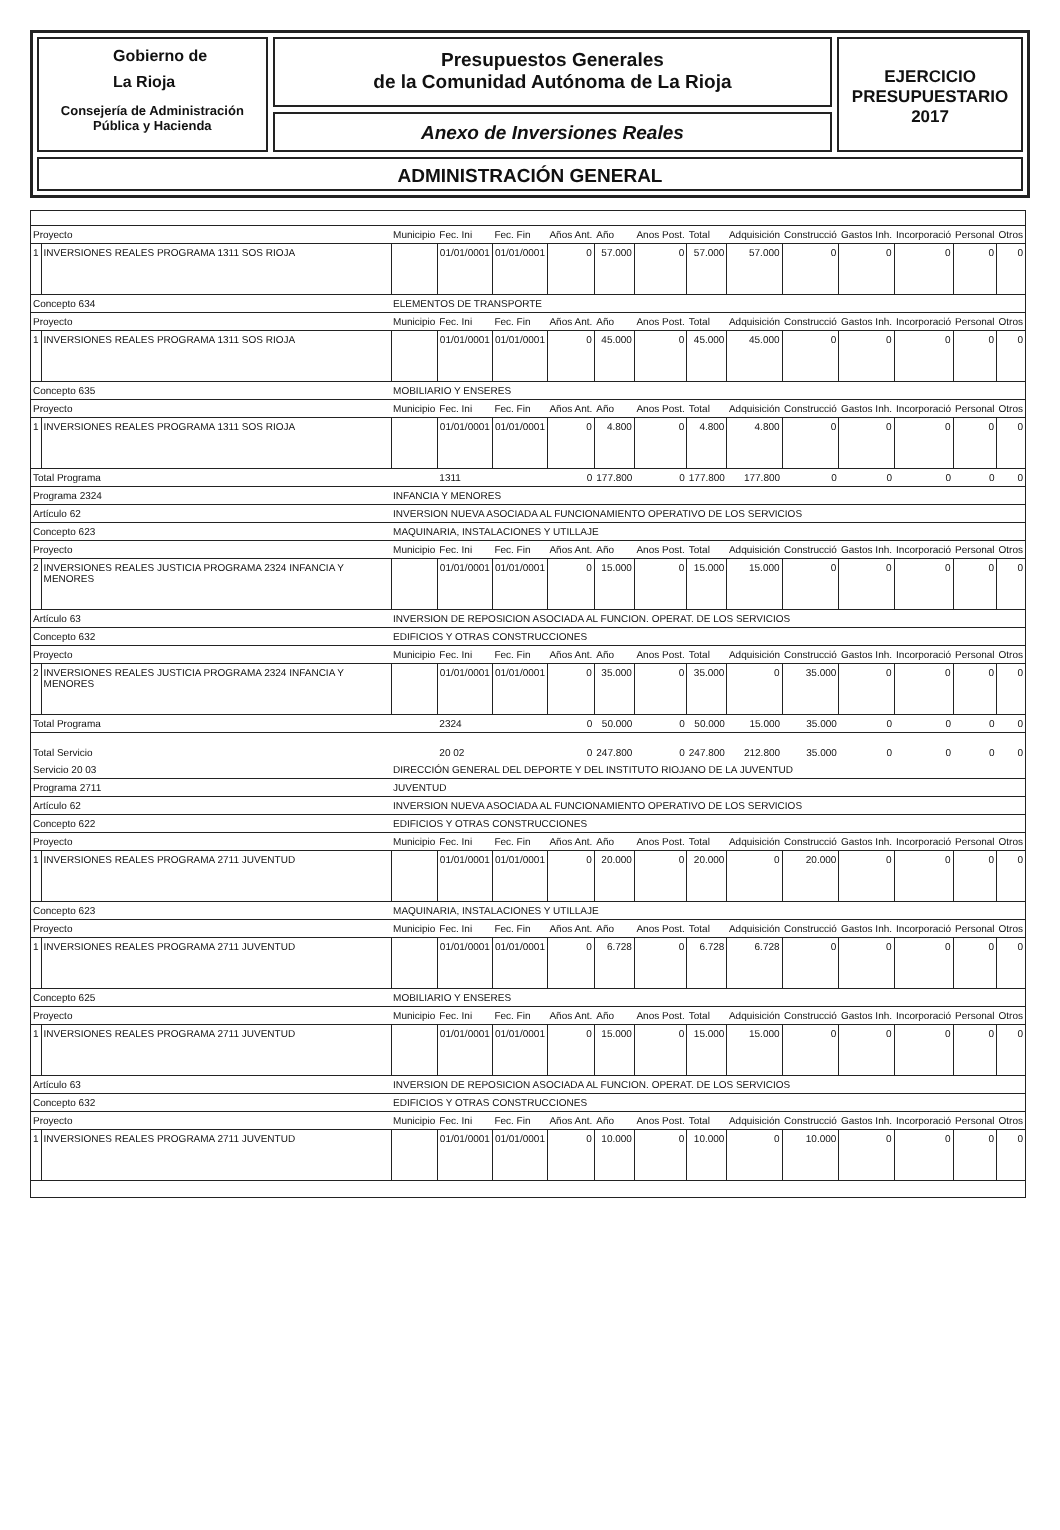Gobierno de
La Rioja
Consejería de Administración
Pública y Hacienda
Presupuestos Generales
de la Comunidad Autónoma de La Rioja
Anexo de Inversiones Reales
EJERCICIO
PRESUPUESTARIO
2017
ADMINISTRACIÓN GENERAL
| Proyecto | | Municipio | Fec. Ini | Fec. Fin | Años Ant. | Año | Anos Post. | Total | Adquisición | Construcció | Gastos Inh. | Incorporació | Personal | Otros |
| 1 | INVERSIONES REALES PROGRAMA 1311 SOS RIOJA | | 01/01/0001 | 01/01/0001 | 0 | 57.000 | 0 | 57.000 | 57.000 | 0 | 0 | 0 | 0 | 0 |
| Concepto 634 | | ELEMENTOS DE TRANSPORTE | | | | | | | | | | | | |
| Proyecto | | Municipio | Fec. Ini | Fec. Fin | Años Ant. | Año | Anos Post. | Total | Adquisición | Construcció | Gastos Inh. | Incorporació | Personal | Otros |
| 1 | INVERSIONES REALES PROGRAMA 1311 SOS RIOJA | | 01/01/0001 | 01/01/0001 | 0 | 45.000 | 0 | 45.000 | 45.000 | 0 | 0 | 0 | 0 | 0 |
| Concepto 635 | | MOBILIARIO Y ENSERES | | | | | | | | | | | | |
| Proyecto | | Municipio | Fec. Ini | Fec. Fin | Años Ant. | Año | Anos Post. | Total | Adquisición | Construcció | Gastos Inh. | Incorporació | Personal | Otros |
| 1 | INVERSIONES REALES PROGRAMA 1311 SOS RIOJA | | 01/01/0001 | 01/01/0001 | 0 | 4.800 | 0 | 4.800 | 4.800 | 0 | 0 | 0 | 0 | 0 |
| Total Programa | | | 1311 | | 0 | 177.800 | 0 | 177.800 | 177.800 | 0 | 0 | 0 | 0 | 0 |
| Programa 2324 | | INFANCIA Y MENORES | | | | | | | | | | | | |
| Artículo 62 | | INVERSION NUEVA ASOCIADA AL FUNCIONAMIENTO OPERATIVO DE LOS SERVICIOS | | | | | | | | | | | | |
| Concepto 623 | | MAQUINARIA, INSTALACIONES Y UTILLAJE | | | | | | | | | | | | |
| Proyecto | | Municipio | Fec. Ini | Fec. Fin | Años Ant. | Año | Anos Post. | Total | Adquisición | Construcció | Gastos Inh. | Incorporació | Personal | Otros |
| 2 | INVERSIONES REALES JUSTICIA PROGRAMA 2324 INFANCIA Y MENORES | | 01/01/0001 | 01/01/0001 | 0 | 15.000 | 0 | 15.000 | 15.000 | 0 | 0 | 0 | 0 | 0 |
| Artículo 63 | | INVERSION DE REPOSICION ASOCIADA AL FUNCION. OPERAT. DE LOS SERVICIOS | | | | | | | | | | | | |
| Concepto 632 | | EDIFICIOS Y OTRAS CONSTRUCCIONES | | | | | | | | | | | | |
| Proyecto | | Municipio | Fec. Ini | Fec. Fin | Años Ant. | Año | Anos Post. | Total | Adquisición | Construcció | Gastos Inh. | Incorporació | Personal | Otros |
| 2 | INVERSIONES REALES JUSTICIA PROGRAMA 2324 INFANCIA Y MENORES | | 01/01/0001 | 01/01/0001 | 0 | 35.000 | 0 | 35.000 | 0 | 35.000 | 0 | 0 | 0 | 0 |
| Total Programa | | | 2324 | | 0 | 50.000 | 0 | 50.000 | 15.000 | 35.000 | 0 | 0 | 0 | 0 |
| Total Servicio | | | 20 02 | | 0 | 247.800 | 0 | 247.800 | 212.800 | 35.000 | 0 | 0 | 0 | 0 |
| Servicio 20 03 | | DIRECCIÓN GENERAL DEL DEPORTE Y DEL INSTITUTO RIOJANO DE LA JUVENTUD | | | | | | | | | | | | |
| Programa 2711 | | JUVENTUD | | | | | | | | | | | | |
| Artículo 62 | | INVERSION NUEVA ASOCIADA AL FUNCIONAMIENTO OPERATIVO DE LOS SERVICIOS | | | | | | | | | | | | |
| Concepto 622 | | EDIFICIOS Y OTRAS CONSTRUCCIONES | | | | | | | | | | | | |
| Proyecto | | Municipio | Fec. Ini | Fec. Fin | Años Ant. | Año | Anos Post. | Total | Adquisición | Construcció | Gastos Inh. | Incorporació | Personal | Otros |
| 1 | INVERSIONES REALES PROGRAMA 2711 JUVENTUD | | 01/01/0001 | 01/01/0001 | 0 | 20.000 | 0 | 20.000 | 0 | 20.000 | 0 | 0 | 0 | 0 |
| Concepto 623 | | MAQUINARIA, INSTALACIONES Y UTILLAJE | | | | | | | | | | | | |
| Proyecto | | Municipio | Fec. Ini | Fec. Fin | Años Ant. | Año | Anos Post. | Total | Adquisición | Construcció | Gastos Inh. | Incorporació | Personal | Otros |
| 1 | INVERSIONES REALES PROGRAMA 2711 JUVENTUD | | 01/01/0001 | 01/01/0001 | 0 | 6.728 | 0 | 6.728 | 6.728 | 0 | 0 | 0 | 0 | 0 |
| Concepto 625 | | MOBILIARIO Y ENSERES | | | | | | | | | | | | |
| Proyecto | | Municipio | Fec. Ini | Fec. Fin | Años Ant. | Año | Anos Post. | Total | Adquisición | Construcció | Gastos Inh. | Incorporació | Personal | Otros |
| 1 | INVERSIONES REALES PROGRAMA 2711 JUVENTUD | | 01/01/0001 | 01/01/0001 | 0 | 15.000 | 0 | 15.000 | 15.000 | 0 | 0 | 0 | 0 | 0 |
| Artículo 63 | | INVERSION DE REPOSICION ASOCIADA AL FUNCION. OPERAT. DE LOS SERVICIOS | | | | | | | | | | | | |
| Concepto 632 | | EDIFICIOS Y OTRAS CONSTRUCCIONES | | | | | | | | | | | | |
| Proyecto | | Municipio | Fec. Ini | Fec. Fin | Años Ant. | Año | Anos Post. | Total | Adquisición | Construcció | Gastos Inh. | Incorporació | Personal | Otros |
| 1 | INVERSIONES REALES PROGRAMA 2711 JUVENTUD | | 01/01/0001 | 01/01/0001 | 0 | 10.000 | 0 | 10.000 | 0 | 10.000 | 0 | 0 | 0 | 0 |